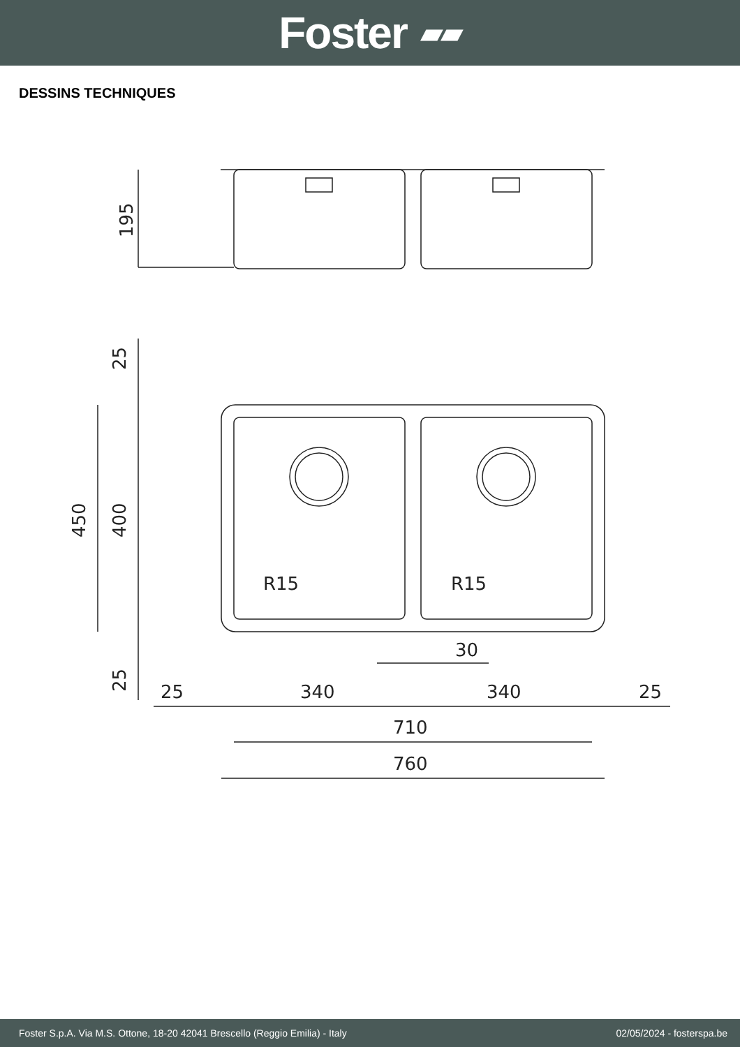Foster ▰▰
DESSINS TECHNIQUES
195
400
450
25
25
R15
R15
30
25
340
340
25
710
760
Foster S.p.A. Via M.S. Ottone, 18-20 42041 Brescello (Reggio Emilia) - Italy 02/05/2024 - fosterspa.be